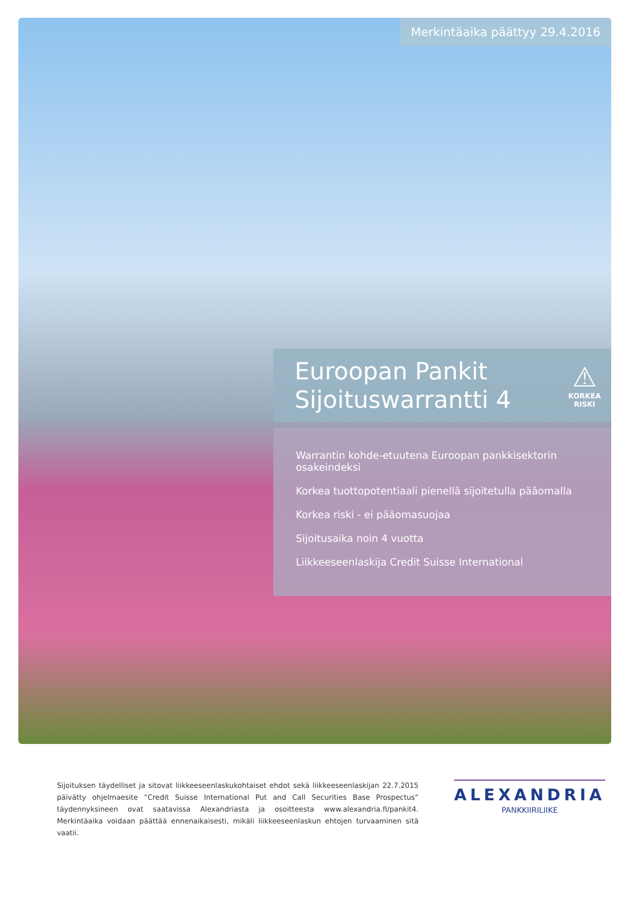Merkintäaika päättyy 29.4.2016
Euroopan Pankit
Sijoituswarrantti 4
⚠
KORKEA
RISKI
Warrantin kohde-etuutena Euroopan pankkisektorin osakeindeksi
Korkea tuottopotentiaali pienellä sijoitetulla pääomalla
Korkea riski - ei pääomasuojaa
Sijoitusaika noin 4 vuotta
Liikkeeseenlaskija Credit Suisse International
Sijoituksen täydelliset ja sitovat liikkeeseenlaskukohtaiset ehdot sekä liikkeeseenlaskijan 22.7.2015 päivätty ohjelmaesite ”Credit Suisse International Put and Call Securities Base Prospectus” täydennyksineen ovat saatavissa Alexandriasta ja osoitteesta www.alexandria.fi/pankit4. Merkintäaika voidaan päättää ennenaikaisesti, mikäli liikkeeseenlaskun ehtojen turvaaminen sitä vaatii.
ALEXANDRIA
PANKKIIRILIIKE